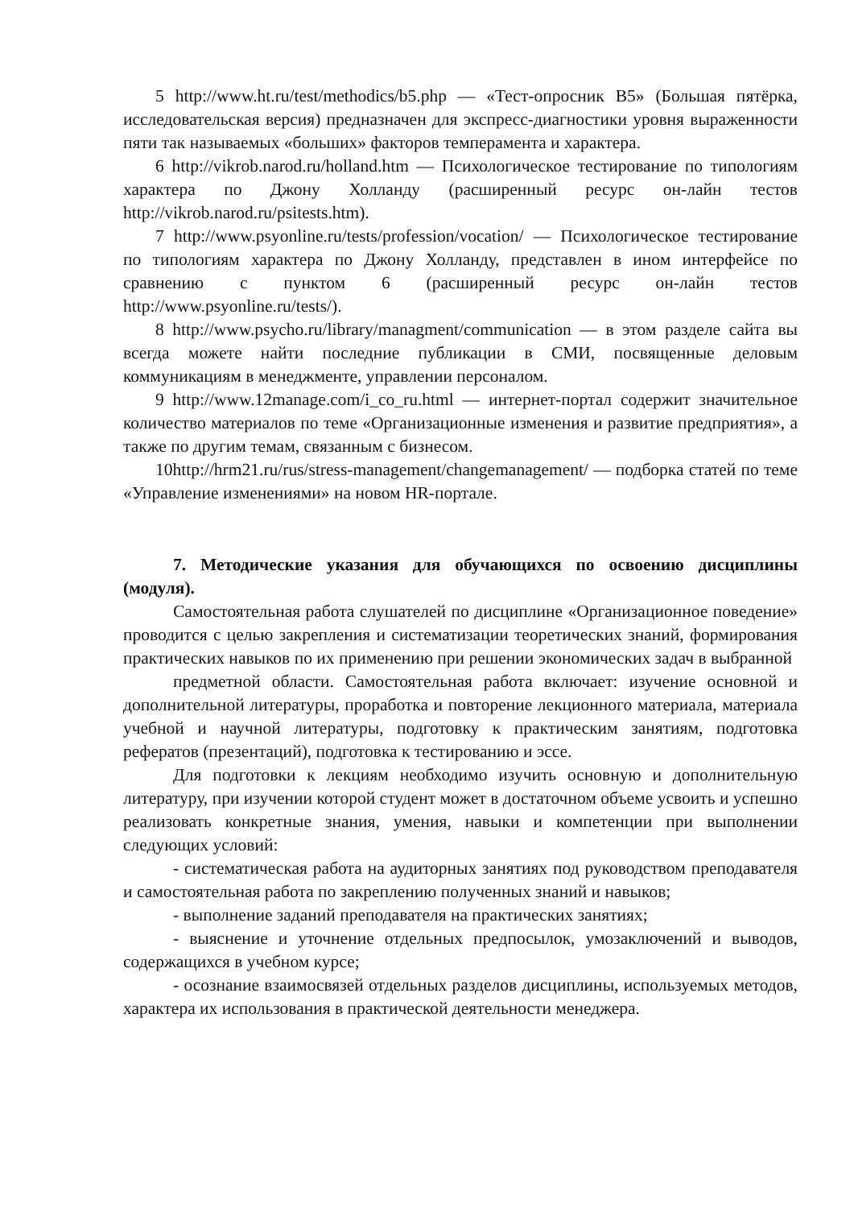5 http://www.ht.ru/test/methodics/b5.php — «Тест-опросник B5» (Большая пятёрка, исследовательская версия) предназначен для экспресс-диагностики уровня выраженности пяти так называемых «больших» факторов темперамента и характера.
6 http://vikrob.narod.ru/holland.htm — Психологическое тестирование по типологиям характера по Джону Холланду (расширенный ресурс он-лайн тестов http://vikrob.narod.ru/psitests.htm).
7 http://www.psyonline.ru/tests/profession/vocation/ — Психологическое тестирование по типологиям характера по Джону Холланду, представлен в ином интерфейсе по сравнению с пунктом 6 (расширенный ресурс он-лайн тестов http://www.psyonline.ru/tests/).
8 http://www.psycho.ru/library/managment/communication — в этом разделе сайта вы всегда можете найти последние публикации в СМИ, посвященные деловым коммуникациям в менеджменте, управлении персоналом.
9 http://www.12manage.com/i_co_ru.html — интернет-портал содержит значительное количество материалов по теме «Организационные изменения и развитие предприятия», а также по другим темам, связанным с бизнесом.
10http://hrm21.ru/rus/stress-management/changemanagement/ — подборка статей по теме «Управление изменениями» на новом HR-портале.
7. Методические указания для обучающихся по освоению дисциплины (модуля).
Самостоятельная работа слушателей по дисциплине «Организационное поведение» проводится с целью закрепления и систематизации теоретических знаний, формирования практических навыков по их применению при решении экономических задач в выбранной
предметной области. Самостоятельная работа включает: изучение основной и дополнительной литературы, проработка и повторение лекционного материала, материала учебной и научной литературы, подготовку к практическим занятиям, подготовка рефератов (презентаций), подготовка к тестированию и эссе.
Для подготовки к лекциям необходимо изучить основную и дополнительную литературу, при изучении которой студент может в достаточном объеме усвоить и успешно реализовать конкретные знания, умения, навыки и компетенции при выполнении следующих условий:
- систематическая работа на аудиторных занятиях под руководством преподавателя и самостоятельная работа по закреплению полученных знаний и навыков;
- выполнение заданий преподавателя на практических занятиях;
- выяснение и уточнение отдельных предпосылок, умозаключений и выводов, содержащихся в учебном курсе;
- осознание взаимосвязей отдельных разделов дисциплины, используемых методов, характера их использования в практической деятельности менеджера.